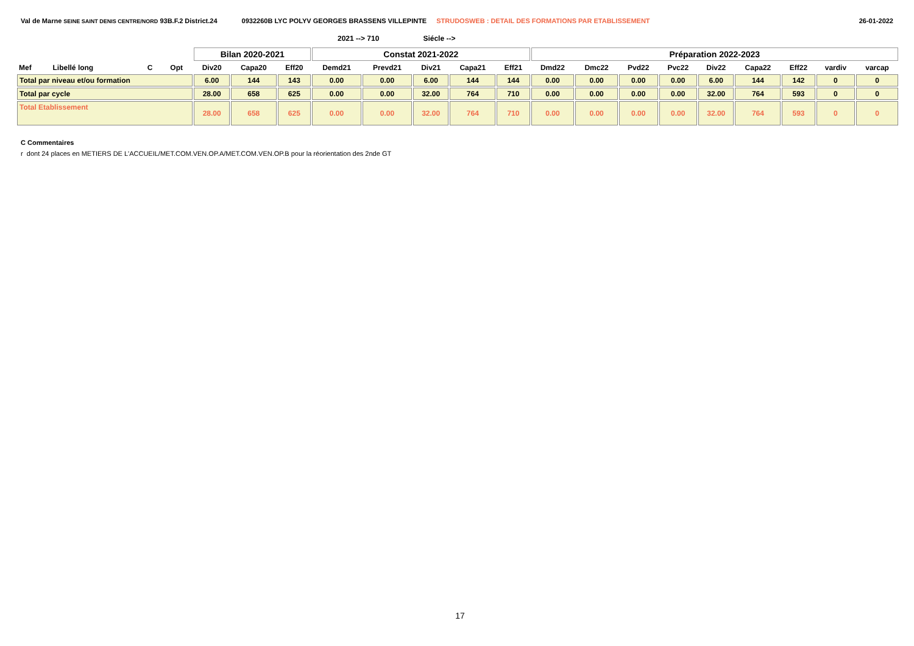Val de Marne SEINE SAINT DENIS CENTRE/NORD 93B.F.2 District.24 0932260B LYC POLYV GEORGES BRASSENS VILLEPINTE STRUDOSWEB : DETAIL DES FORMATIONS PAR ETABLISSEMENT 26-01-2022
2021 --> 710 Siécle -->
| | | | | Bilan 2020-2021 | | | Constat 2021-2022 | | | | | Préparation 2022-2023 | | | | | | | | |
| --- | --- | --- | --- | --- | --- | --- | --- | --- | --- | --- | --- | --- | --- | --- | --- | --- | --- | --- | --- | --- |
| Mef | Libellé long | C | Opt | Div20 | Capa20 | Eff20 | Demd21 | Prevd21 | Div21 | Capa21 | Eff21 | Dmd22 | Dmc22 | Pvd22 | Pvc22 | Div22 | Capa22 | Eff22 | vardiv | varcap |
| Total par niveau et/ou formation | | | | 6.00 | 144 | 143 | 0.00 | 0.00 | 6.00 | 144 | 144 | 0.00 | 0.00 | 0.00 | 0.00 | 6.00 | 144 | 142 | 0 | 0 |
| Total par cycle | | | | 28.00 | 658 | 625 | 0.00 | 0.00 | 32.00 | 764 | 710 | 0.00 | 0.00 | 0.00 | 0.00 | 32.00 | 764 | 593 | 0 | 0 |
| Total Etablissement | | | | 28.00 | 658 | 625 | 0.00 | 0.00 | 32.00 | 764 | 710 | 0.00 | 0.00 | 0.00 | 0.00 | 32.00 | 764 | 593 | 0 | 0 |
C Commentaires
r dont 24 places en METIERS DE L'ACCUEIL/MET.COM.VEN.OP.A/MET.COM.VEN.OP.B pour la réorientation des 2nde GT
17